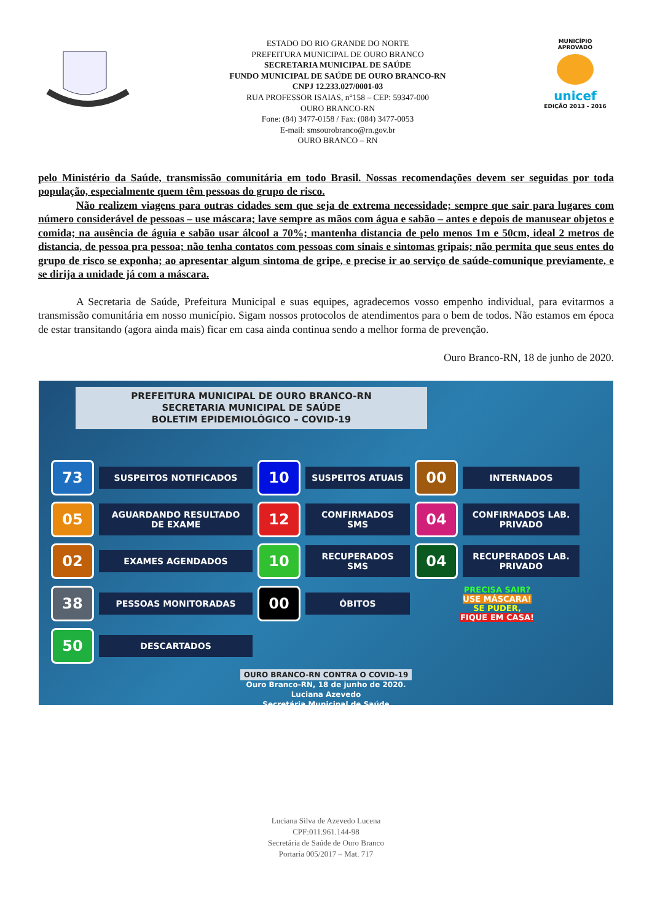ESTADO DO RIO GRANDE DO NORTE
PREFEITURA MUNICIPAL DE OURO BRANCO
SECRETARIA MUNICIPAL DE SAÚDE
FUNDO MUNICIPAL DE SAÚDE DE OURO BRANCO-RN
CNPJ 12.233.027/0001-03
RUA PROFESSOR ISAIAS, n°158 – CEP: 59347-000
OURO BRANCO-RN
Fone: (84) 3477-0158 / Fax: (084) 3477-0053
E-mail: smsourobranco@rn.gov.br
OURO BRANCO – RN
MUNICÍPIO APROVADO
unicef
EDIÇÃO 2013 - 2016
pelo Ministério da Saúde, transmissão comunitária em todo Brasil. Nossas recomendações devem ser seguidas por toda população, especialmente quem têm pessoas do grupo de risco.
Não realizem viagens para outras cidades sem que seja de extrema necessidade; sempre que sair para lugares com número considerável de pessoas – use máscara; lave sempre as mãos com água e sabão – antes e depois de manusear objetos e comida; na ausência de águia e sabão usar álcool a 70%; mantenha distancia de pelo menos 1m e 50cm, ideal 2 metros de distancia, de pessoa pra pessoa; não tenha contatos com pessoas com sinais e sintomas gripais; não permita que seus entes do grupo de risco se exponha; ao apresentar algum sintoma de gripe, e precise ir ao serviço de saúde-comunique previamente, e se dirija a unidade já com a máscara.
A Secretaria de Saúde, Prefeitura Municipal e suas equipes, agradecemos vosso empenho individual, para evitarmos a transmissão comunitária em nosso município. Sigam nossos protocolos de atendimentos para o bem de todos. Não estamos em época de estar transitando (agora ainda mais) ficar em casa ainda continua sendo a melhor forma de prevenção.
Ouro Branco-RN, 18 de junho de 2020.
PREFEITURA MUNICIPAL DE OURO BRANCO-RN
SECRETARIA MUNICIPAL DE SAÚDE
BOLETIM EPIDEMIOLÓGICO – COVID-19
73
SUSPEITOS NOTIFICADOS
10
SUSPEITOS ATUAIS
00
INTERNADOS
05
AGUARDANDO RESULTADO DE EXAME
12
CONFIRMADOS SMS
04
CONFIRMADOS LAB. PRIVADO
02
EXAMES AGENDADOS
10
RECUPERADOS SMS
04
RECUPERADOS LAB. PRIVADO
38
PESSOAS MONITORADAS
00
ÓBITOS
PRECISA SAIR?
USE MÁSCARA!
SE PUDER,
FIQUE EM CASA!
50
DESCARTADOS
OURO BRANCO-RN CONTRA O COVID-19
Ouro Branco-RN, 18 de junho de 2020.
Luciana Azevedo
Secretária Municipal de Saúde
Luciana Silva de Azevedo Lucena
CPF:011.961.144-98
Secretária de Saúde de Ouro Branco
Portaria 005/2017 – Mat. 717